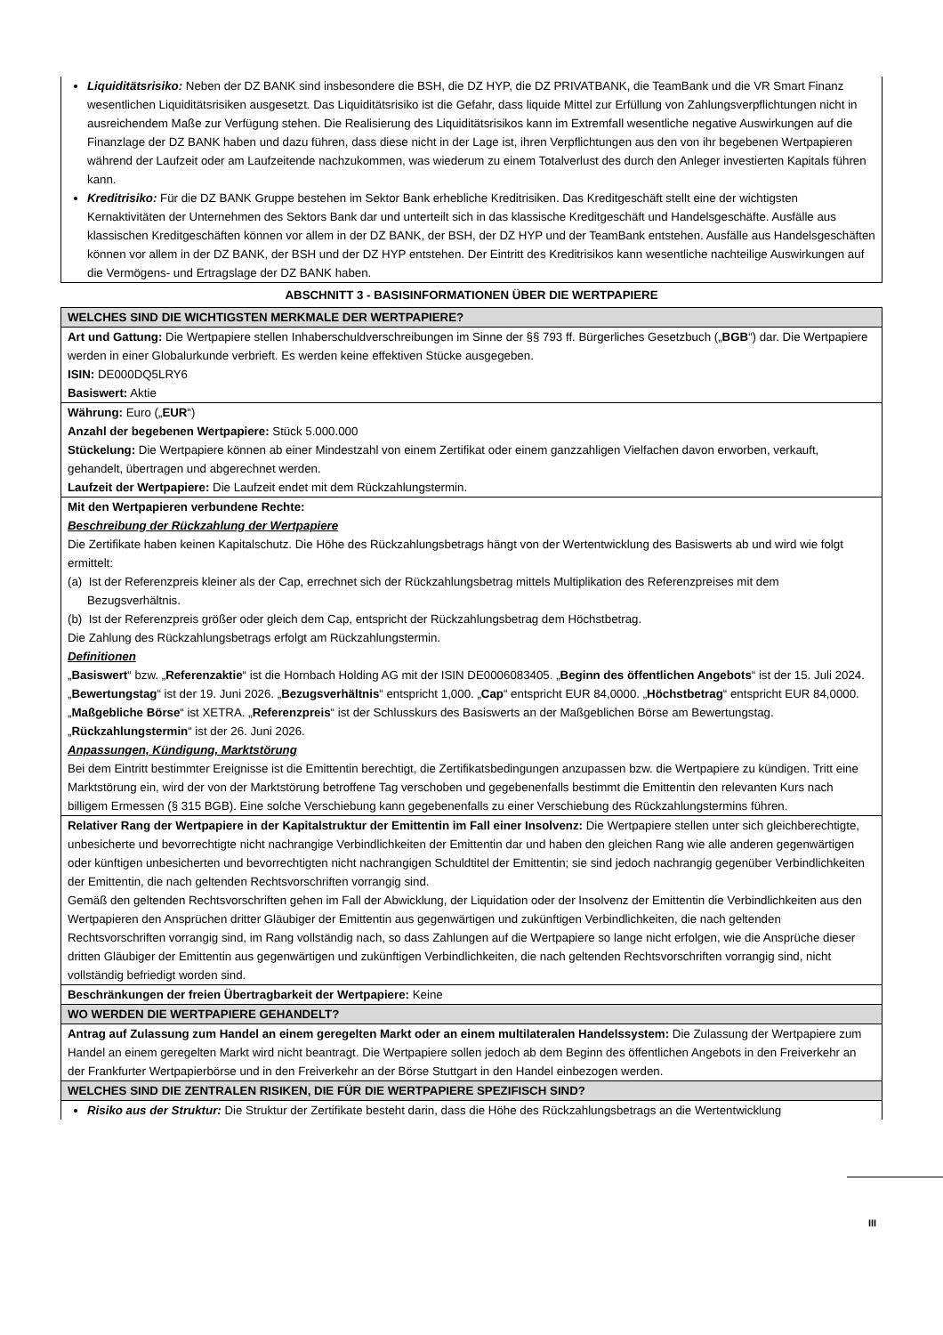| Liquiditätsrisiko: Neben der DZ BANK sind insbesondere die BSH, die DZ HYP, die DZ PRIVATBANK, die TeamBank und die VR Smart Finanz wesentlichen Liquiditätsrisiken ausgesetzt. Das Liquiditätsrisiko ist die Gefahr, dass liquide Mittel zur Erfüllung von Zahlungsverpflichtungen nicht in ausreichendem Maße zur Verfügung stehen. Die Realisierung des Liquiditätsrisikos kann im Extremfall wesentliche negative Auswirkungen auf die Finanzlage der DZ BANK haben und dazu führen, dass diese nicht in der Lage ist, ihren Verpflichtungen aus den von ihr begebenen Wertpapieren während der Laufzeit oder am Laufzeitende nachzukommen, was wiederum zu einem Totalverlust des durch den Anleger investierten Kapitals führen kann. Kreditrisiko: Für die DZ BANK Gruppe bestehen im Sektor Bank erhebliche Kreditrisiken. Das Kreditgeschäft stellt eine der wichtigsten Kernaktivitäten der Unternehmen des Sektors Bank dar und unterteilt sich in das klassische Kreditgeschäft und Handelsgeschäfte. Ausfälle aus klassischen Kreditgeschäften können vor allem in der DZ BANK, der BSH, der DZ HYP und der TeamBank entstehen. Ausfälle aus Handelsgeschäften können vor allem in der DZ BANK, der BSH und der DZ HYP entstehen. Der Eintritt des Kreditrisikos kann wesentliche nachteilige Auswirkungen auf die Vermögens- und Ertragslage der DZ BANK haben. |
ABSCHNITT 3 - BASISINFORMATIONEN ÜBER DIE WERTPAPIERE
| WELCHES SIND DIE WICHTIGSTEN MERKMALE DER WERTPAPIERE? |
| Art und Gattung: Die Wertpapiere stellen Inhaberschuldverschreibungen im Sinne der §§ 793 ff. Bürgerliches Gesetzbuch („ BGB “) dar. Die Wertpapiere werden in einer Globalurkunde verbrieft. Es werden keine effektiven Stücke ausgegeben. ISIN: DE000DQ5LRY6 Basiswert: Aktie |
| Währung: Euro („ EUR “) Anzahl der begebenen Wertpapiere: Stück 5.000.000 Stückelung: Die Wertpapiere können ab einer Mindestzahl von einem Zertifikat oder einem ganzzahligen Vielfachen davon erworben, verkauft, gehandelt, übertragen und abgerechnet werden. Laufzeit der Wertpapiere: Die Laufzeit endet mit dem Rückzahlungstermin. |
| Mit den Wertpapieren verbundene Rechte: Beschreibung der Rückzahlung der Wertpapiere Die Zertifikate haben keinen Kapitalschutz. Die Höhe des Rückzahlungsbetrags hängt von der Wertentwicklung des Basiswerts ab und wird wie folgt ermittelt: (a) Ist der Referenzpreis kleiner als der Cap, errechnet sich der Rückzahlungsbetrag mittels Multiplikation des Referenzpreises mit dem Bezugsverhältnis. (b) Ist der Referenzpreis größer oder gleich dem Cap, entspricht der Rückzahlungsbetrag dem Höchstbetrag. Die Zahlung des Rückzahlungsbetrags erfolgt am Rückzahlungstermin. Definitionen „ Basiswert “ bzw. „ Referenzaktie “ ist die Hornbach Holding AG mit der ISIN DE0006083405. „ Beginn des öffentlichen Angebots “ ist der 15. Juli 2024. „ Bewertungstag “ ist der 19. Juni 2026. „ Bezugsverhältnis “ entspricht 1,000. „ Cap “ entspricht EUR 84,0000. „ Höchstbetrag “ entspricht EUR 84,0000. „ Maßgebliche Börse “ ist XETRA. „ Referenzpreis “ ist der Schlusskurs des Basiswerts an der Maßgeblichen Börse am Bewertungstag. „ Rückzahlungstermin “ ist der 26. Juni 2026. Anpassungen, Kündigung, Marktstörung Bei dem Eintritt bestimmter Ereignisse ist die Emittentin berechtigt, die Zertifikatsbedingungen anzupassen bzw. die Wertpapiere zu kündigen. Tritt eine Marktstörung ein, wird der von der Marktstörung betroffene Tag verschoben und gegebenenfalls bestimmt die Emittentin den relevanten Kurs nach billigem Ermessen (§ 315 BGB). Eine solche Verschiebung kann gegebenenfalls zu einer Verschiebung des Rückzahlungstermins führen. |
| Relativer Rang der Wertpapiere in der Kapitalstruktur der Emittentin im Fall einer Insolvenz: Die Wertpapiere stellen unter sich gleichberechtigte, unbesicherte und bevorrechtigte nicht nachrangige Verbindlichkeiten der Emittentin dar und haben den gleichen Rang wie alle anderen gegenwärtigen oder künftigen unbesicherten und bevorrechtigten nicht nachrangigen Schuldtitel der Emittentin; sie sind jedoch nachrangig gegenüber Verbindlichkeiten der Emittentin, die nach geltenden Rechtsvorschriften vorrangig sind. Gemäß den geltenden Rechtsvorschriften gehen im Fall der Abwicklung, der Liquidation oder der Insolvenz der Emittentin die Verbindlichkeiten aus den Wertpapieren den Ansprüchen dritter Gläubiger der Emittentin aus gegenwärtigen und zukünftigen Verbindlichkeiten, die nach geltenden Rechtsvorschriften vorrangig sind, im Rang vollständig nach, so dass Zahlungen auf die Wertpapiere so lange nicht erfolgen, wie die Ansprüche dieser dritten Gläubiger der Emittentin aus gegenwärtigen und zukünftigen Verbindlichkeiten, die nach geltenden Rechtsvorschriften vorrangig sind, nicht vollständig befriedigt worden sind. |
| Beschränkungen der freien Übertragbarkeit der Wertpapiere: Keine |
| WO WERDEN DIE WERTPAPIERE GEHANDELT? |
| Antrag auf Zulassung zum Handel an einem geregelten Markt oder an einem multilateralen Handelssystem: Die Zulassung der Wertpapiere zum Handel an einem geregelten Markt wird nicht beantragt. Die Wertpapiere sollen jedoch ab dem Beginn des öffentlichen Angebots in den Freiverkehr an der Frankfurter Wertpapierbörse und in den Freiverkehr an der Börse Stuttgart in den Handel einbezogen werden. |
| WELCHES SIND DIE ZENTRALEN RISIKEN, DIE FÜR DIE WERTPAPIERE SPEZIFISCH SIND? |
| Risiko aus der Struktur: Die Struktur der Zertifikate besteht darin, dass die Höhe des Rückzahlungsbetrags an die Wertentwicklung |
III